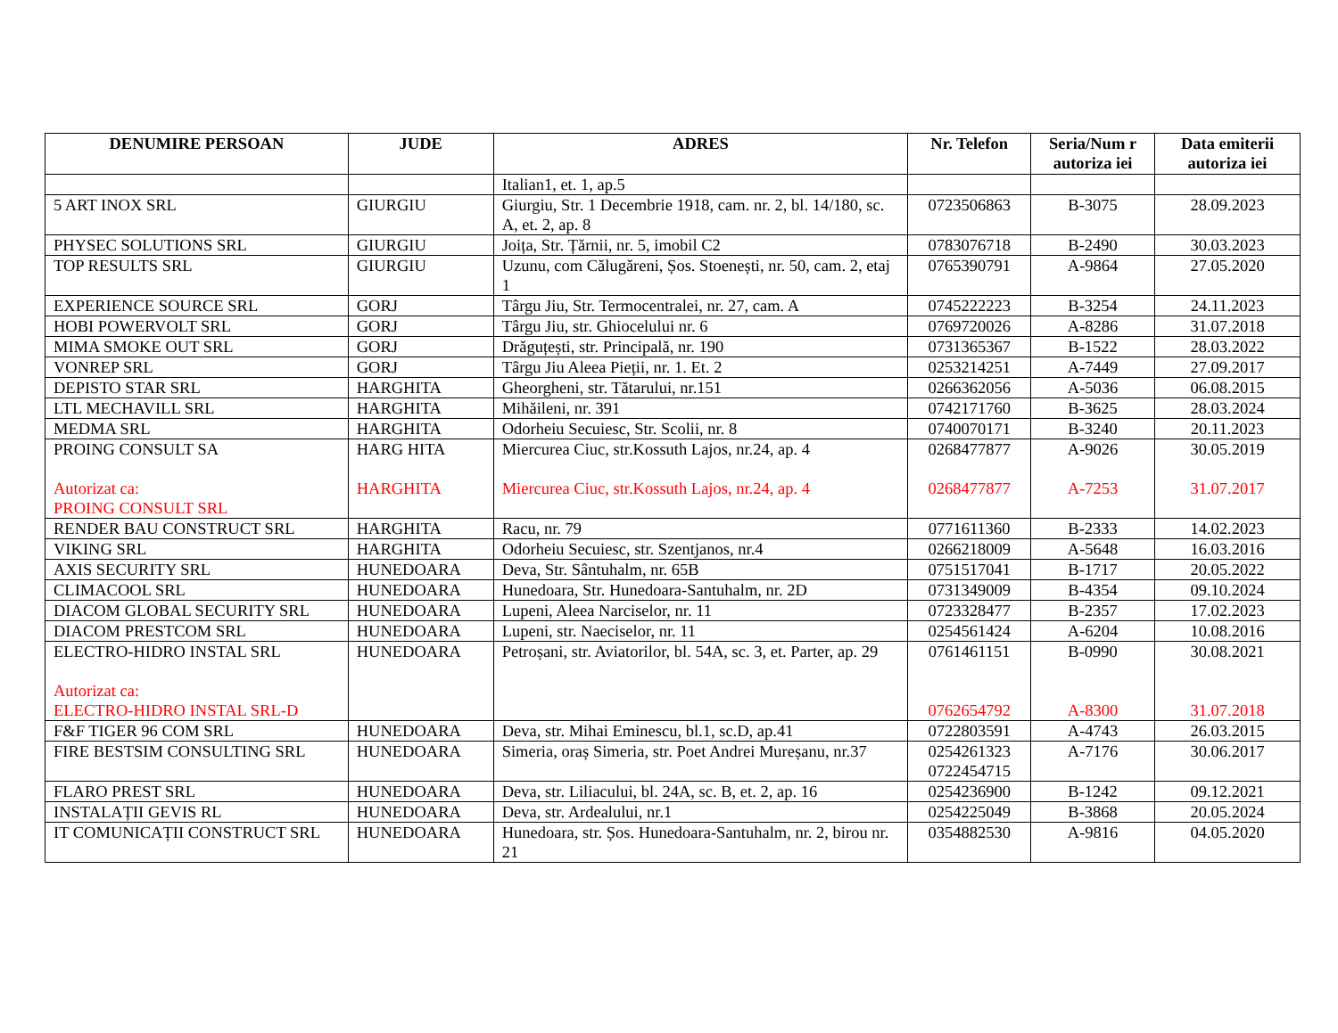| DENUMIRE PERSOAN | JUDE | ADRES | Nr. Telefon | Seria/Num r autoriza iei | Data emiterii autoriza iei |
| --- | --- | --- | --- | --- | --- |
| | | Italian1, et. 1, ap.5 | | | |
| 5 ART INOX SRL | GIURGIU | Giurgiu, Str. 1 Decembrie 1918, cam. nr. 2, bl. 14/180, sc. A, et. 2, ap. 8 | 0723506863 | B-3075 | 28.09.2023 |
| PHYSEC SOLUTIONS SRL | GIURGIU | Joița, Str. Țărnii, nr. 5, imobil C2 | 0783076718 | B-2490 | 30.03.2023 |
| TOP RESULTS SRL | GIURGIU | Uzunu, com Călugăreni, Șos. Stoenești, nr. 50, cam. 2, etaj 1 | 0765390791 | A-9864 | 27.05.2020 |
| EXPERIENCE SOURCE SRL | GORJ | Târgu Jiu, Str. Termocentralei, nr. 27, cam. A | 0745222223 | B-3254 | 24.11.2023 |
| HOBI POWERVOLT SRL | GORJ | Târgu Jiu, str. Ghiocelului nr. 6 | 0769720026 | A-8286 | 31.07.2018 |
| MIMA SMOKE OUT SRL | GORJ | Drăguțești, str. Principală, nr. 190 | 0731365367 | B-1522 | 28.03.2022 |
| VONREP SRL | GORJ | Târgu Jiu Aleea Pieții, nr. 1. Et. 2 | 0253214251 | A-7449 | 27.09.2017 |
| DEPISTO STAR SRL | HARGHITA | Gheorgheni, str. Tătarului, nr.151 | 0266362056 | A-5036 | 06.08.2015 |
| LTL MECHAVILL SRL | HARGHITA | Mihăileni, nr. 391 | 0742171760 | B-3625 | 28.03.2024 |
| MEDMA SRL | HARGHITA | Odorheiu Secuiesc, Str. Scolii, nr. 8 | 0740070171 | B-3240 | 20.11.2023 |
| PROING CONSULT SA Autorizat ca: PROING CONSULT SRL | HARG HITA HARGHITA | Miercurea Ciuc, str.Kossuth Lajos, nr.24, ap. 4 Miercurea Ciuc, str.Kossuth Lajos, nr.24, ap. 4 | 0268477877 0268477877 | A-9026 A-7253 | 30.05.2019 31.07.2017 |
| RENDER BAU CONSTRUCT SRL | HARGHITA | Racu, nr. 79 | 0771611360 | B-2333 | 14.02.2023 |
| VIKING SRL | HARGHITA | Odorheiu Secuiesc, str. Szentjanos, nr.4 | 0266218009 | A-5648 | 16.03.2016 |
| AXIS SECURITY SRL | HUNEDOARA | Deva, Str. Sântuhalm, nr. 65B | 0751517041 | B-1717 | 20.05.2022 |
| CLIMACOOL SRL | HUNEDOARA | Hunedoara, Str. Hunedoara-Santuhalm, nr. 2D | 0731349009 | B-4354 | 09.10.2024 |
| DIACOM GLOBAL SECURITY SRL | HUNEDOARA | Lupeni, Aleea Narciselor, nr. 11 | 0723328477 | B-2357 | 17.02.2023 |
| DIACOM PRESTCOM SRL | HUNEDOARA | Lupeni, str. Naeciselor, nr. 11 | 0254561424 | A-6204 | 10.08.2016 |
| ELECTRO-HIDRO INSTAL SRL Autorizat ca: ELECTRO-HIDRO INSTAL SRL-D | HUNEDOARA | Petroșani, str. Aviatorilor, bl. 54A, sc. 3, et. Parter, ap. 29 | 0761461151 0762654792 | B-0990 A-8300 | 30.08.2021 31.07.2018 |
| F&F TIGER 96 COM SRL | HUNEDOARA | Deva, str. Mihai Eminescu, bl.1, sc.D, ap.41 | 0722803591 | A-4743 | 26.03.2015 |
| FIRE BESTSIM CONSULTING SRL | HUNEDOARA | Simeria, oraș Simeria, str. Poet Andrei Mureșanu, nr.37 | 0254261323 0722454715 | A-7176 | 30.06.2017 |
| FLARO PREST SRL | HUNEDOARA | Deva, str. Liliacului, bl. 24A, sc. B, et. 2, ap. 16 | 0254236900 | B-1242 | 09.12.2021 |
| INSTALAȚII GEVIS RL | HUNEDOARA | Deva, str. Ardealului, nr.1 | 0254225049 | B-3868 | 20.05.2024 |
| IT COMUNICAȚII CONSTRUCT SRL | HUNEDOARA | Hunedoara, str. Șos. Hunedoara-Santuhalm, nr. 2, birou nr. 21 | 0354882530 | A-9816 | 04.05.2020 |